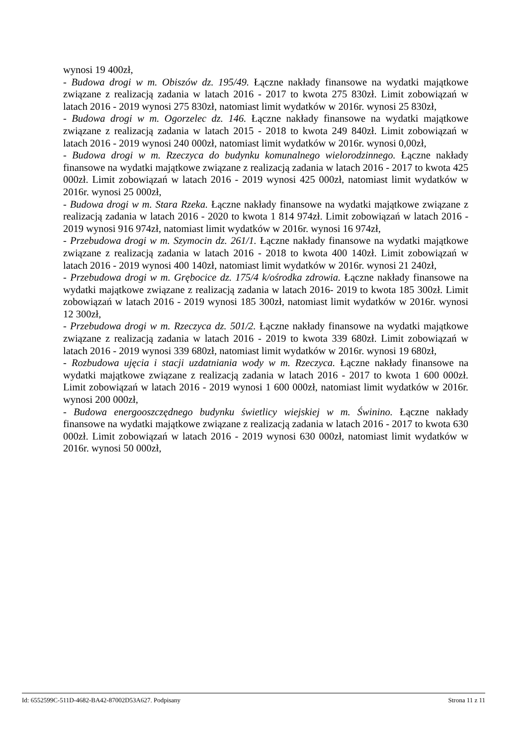wynosi 19 400zł,
- Budowa drogi w m. Obiszów dz. 195/49. Łączne nakłady finansowe na wydatki majątkowe związane z realizacją zadania w latach 2016 - 2017 to kwota 275 830zł. Limit zobowiązań w latach 2016 - 2019 wynosi 275 830zł, natomiast limit wydatków w 2016r. wynosi 25 830zł,
- Budowa drogi w m. Ogorzelec dz. 146. Łączne nakłady finansowe na wydatki majątkowe związane z realizacją zadania w latach 2015 - 2018 to kwota 249 840zł. Limit zobowiązań w latach 2016 - 2019 wynosi 240 000zł, natomiast limit wydatków w 2016r. wynosi 0,00zł,
- Budowa drogi w m. Rzeczyca do budynku komunalnego wielorodzinnego. Łączne nakłady finansowe na wydatki majątkowe związane z realizacją zadania w latach 2016 - 2017 to kwota 425 000zł. Limit zobowiązań w latach 2016 - 2019 wynosi 425 000zł, natomiast limit wydatków w 2016r. wynosi 25 000zł,
- Budowa drogi w m. Stara Rzeka. Łączne nakłady finansowe na wydatki majątkowe związane z realizacją zadania w latach 2016 - 2020 to kwota 1 814 974zł. Limit zobowiązań w latach 2016 - 2019 wynosi 916 974zł, natomiast limit wydatków w 2016r. wynosi 16 974zł,
- Przebudowa drogi w m. Szymocin dz. 261/1. Łączne nakłady finansowe na wydatki majątkowe związane z realizacją zadania w latach 2016 - 2018 to kwota 400 140zł. Limit zobowiązań w latach 2016 - 2019 wynosi 400 140zł, natomiast limit wydatków w 2016r. wynosi 21 240zł,
- Przebudowa drogi w m. Grębocice dz. 175/4 k/ośrodka zdrowia. Łączne nakłady finansowe na wydatki majątkowe związane z realizacją zadania w latach 2016- 2019 to kwota 185 300zł. Limit zobowiązań w latach 2016 - 2019 wynosi 185 300zł, natomiast limit wydatków w 2016r. wynosi 12 300zł,
- Przebudowa drogi w m. Rzeczyca dz. 501/2. Łączne nakłady finansowe na wydatki majątkowe związane z realizacją zadania w latach 2016 - 2019 to kwota 339 680zł. Limit zobowiązań w latach 2016 - 2019 wynosi 339 680zł, natomiast limit wydatków w 2016r. wynosi 19 680zł,
- Rozbudowa ujęcia i stacji uzdatniania wody w m. Rzeczyca. Łączne nakłady finansowe na wydatki majątkowe związane z realizacją zadania w latach 2016 - 2017 to kwota 1 600 000zł. Limit zobowiązań w latach 2016 - 2019 wynosi 1 600 000zł, natomiast limit wydatków w 2016r. wynosi 200 000zł,
- Budowa energooszczędnego budynku świetlicy wiejskiej w m. Świnino. Łączne nakłady finansowe na wydatki majątkowe związane z realizacją zadania w latach 2016 - 2017 to kwota 630 000zł. Limit zobowiązań w latach 2016 - 2019 wynosi 630 000zł, natomiast limit wydatków w 2016r. wynosi 50 000zł,
Id: 6552599C-511D-4682-BA42-87002D53A627. Podpisany Strona 11 z 11